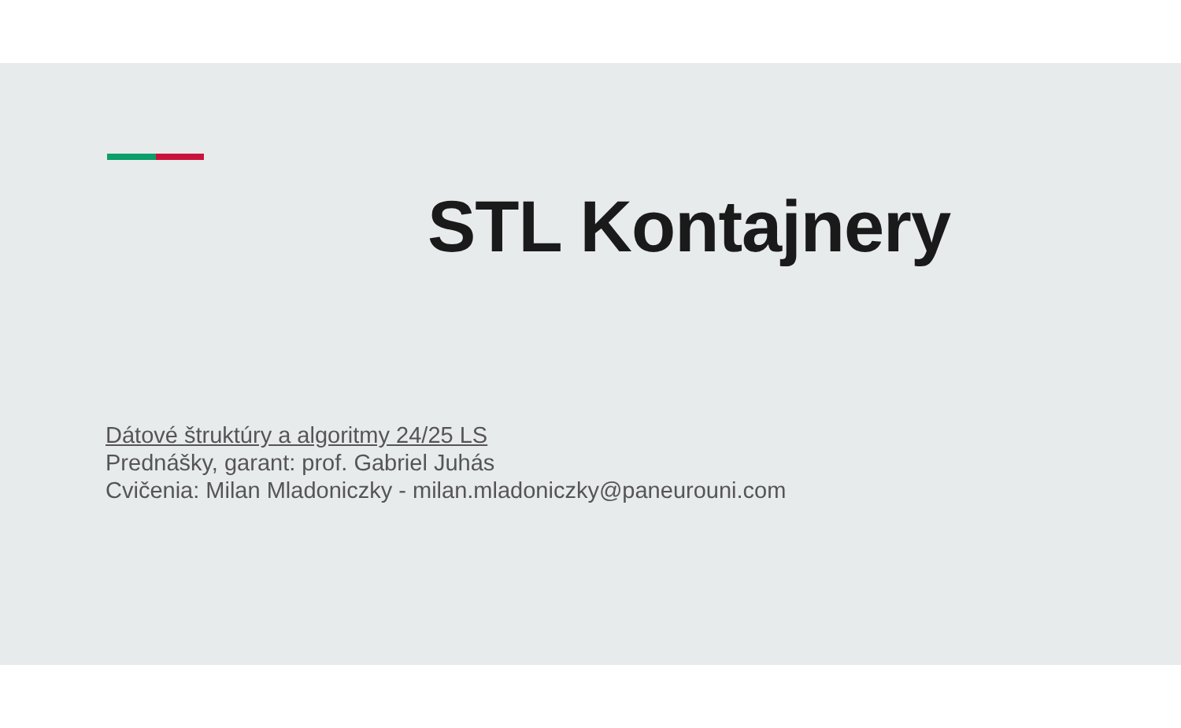STL Kontajnery
Dátové štruktúry a algoritmy 24/25 LS
Prednášky, garant: prof. Gabriel Juhás
Cvičenia: Milan Mladoniczky - milan.mladoniczky@paneurouni.com